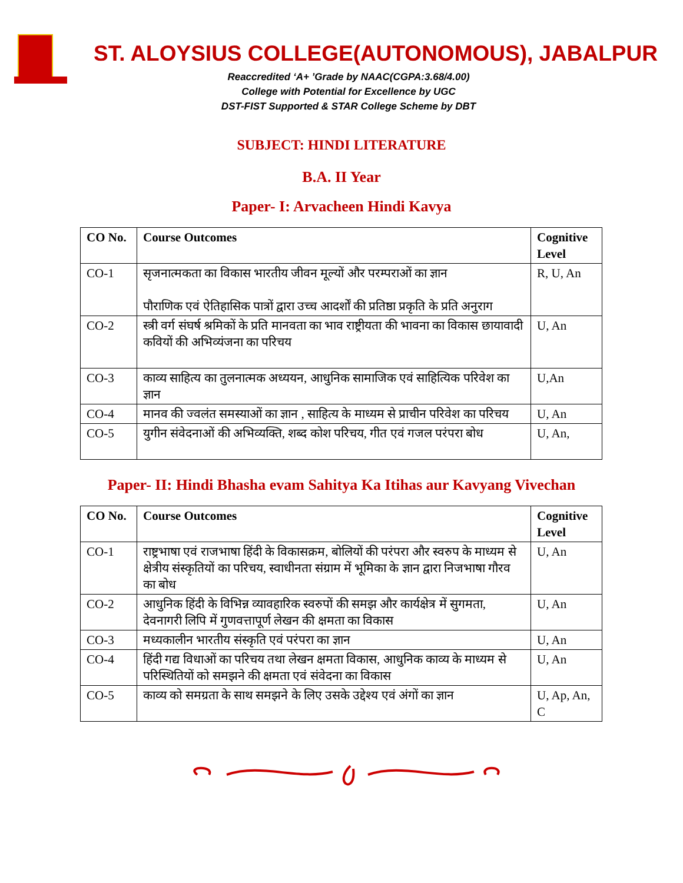ST. ALOYSIUS COLLEGE(AUTONOMOUS), JABALPUR
Reaccredited ‘A+ ’Grade by NAAC(CGPA:3.68/4.00)
College with Potential for Excellence by UGC
DST-FIST Supported & STAR College Scheme by DBT
SUBJECT: HINDI LITERATURE
B.A. II Year
Paper- I: Arvacheen Hindi Kavya
| CO No. | Course Outcomes | Cognitive Level |
| --- | --- | --- |
| CO-1 | सृजनात्मकता का विकास भारतीय जीवन मूल्यों और परम्पराओं का ज्ञान पौराणिक एवं ऐतिहासिक पात्रों द्वारा उच्च आदर्शों की प्रतिष्ठा प्रकृति के प्रति अनुराग | R, U, An |
| CO-2 | स्त्री वर्ग संघर्ष श्रमिकों के प्रति मानवता का भाव राष्ट्रीयता की भावना का विकास छायावादी कवियों की अभिव्यंजना का परिचय | U, An |
| CO-3 | काव्य साहित्य का तुलनात्मक अध्ययन, आधुनिक सामाजिक एवं साहित्यिक परिवेश का ज्ञान | U,An |
| CO-4 | मानव की ज्वलंत समस्याओं का ज्ञान , साहित्य के माध्यम से प्राचीन परिवेश का परिचय | U, An |
| CO-5 | युगीन संवेदनाओं की अभिव्यक्ति, शब्द कोश परिचय, गीत एवं गजल परंपरा बोध | U, An, |
Paper- II: Hindi Bhasha evam Sahitya Ka Itihas aur Kavyang Vivechan
| CO No. | Course Outcomes | Cognitive Level |
| --- | --- | --- |
| CO-1 | राष्ट्रभाषा एवं राजभाषा हिंदी के विकासक्रम, बोलियों की परंपरा और स्वरुप के माध्यम से क्षेत्रीय संस्कृतियों का परिचय, स्वाधीनता संग्राम में भूमिका के ज्ञान द्वारा निजभाषा गौरव का बोध | U, An |
| CO-2 | आधुनिक हिंदी के विभिन्न व्यावहारिक स्वरुपों की समझ और कार्यक्षेत्र में सुगमता, देवनागरी लिपि में गुणवत्तापूर्ण लेखन की क्षमता का विकास | U, An |
| CO-3 | मध्यकालीन भारतीय संस्कृति एवं परंपरा का ज्ञान | U, An |
| CO-4 | हिंदी गद्य विधाओं का परिचय तथा लेखन क्षमता विकास, आधुनिक काव्य के माध्यम से परिस्थितियों को समझने की क्षमता एवं संवेदना का विकास | U, An |
| CO-5 | काव्य को समग्रता के साथ समझने के लिए उसके उद्देश्य एवं अंगों का ज्ञान | U, Ap, An, C |